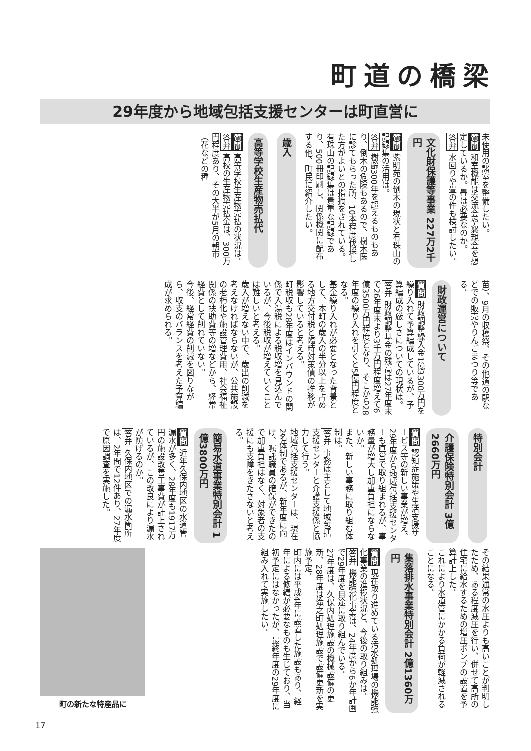町道の橋梁
29年度から地域包括支援センターは町直営に
未使用の諸室を整備したい。
質問 和室機能は交流会や懇親会を想定しているか。畳は必要なのか。
答弁 水回りや畳の件も検討したい。
文化財保護等事業 227万2千円
質問 紫明苑の倒木の現状と有珠山の記録集の活用は。
答弁 樹齢300年を超えるものもあり、倒木の危険もあるので、樹木医に診てもらった所、10本程度伐採した方がよいとの指摘をされている。
有珠山の記録集は貴重な記録であり、500冊印刷し、関係機関に配布する他、町民に紹介したい。
歳入
高等学校生産物売払代
質問 高等学校生産物売払の状況は。
答弁 高校の生産物売払金は、300万円程度あり、その大半が5月の朝市（花などの種
苗）、9月の収穫祭、その他道の駅などでの販売やりんごまつり等である。
財政運営について
質問 財政調整繰入金1億3300万円を繰り入れて予算編成しているが、予算編成の厳しさについての現状は。
答弁 財政調整基金の残高は27年度末で26年度末より3千万円程度増えて6億3500万円程度となり、そこから28年度の繰り入れを引くと5億円程度となる。
基金繰り入れが必要となった背景として、本町の歳入の半分以上を占める地方交付税と臨時対策債の推移が影響していると考える。
町税収も28年度はインバウンドの関係で入湯税による税収増を見込んでいるが、今後税収が増えていくことは難しいと考える。
歳入が増えない中で、歳出の削減を考えなければならないが、公共施設の老朽化や施設管理費用、社会福祉関係の扶助費等の増などから、経常経費として削れていない。
今後、経常経費の削減を図りながら、収支のバランスを考えた予算編成が求められる。
特別会計
介護保険特別会計 3億2660万円
質問 認知症施策や生活支援サービス等の新しい事業が増え、29年度から地域包括支援センターも直営で取り組まれるが、事務量が増大し加重負担にならないか。
また、新しい事務に取り組む体制は。
答弁 事務は主として地域包括支援センターと介護支援係と協力して行う。
地域包括支援センターは、現在2名体制であるが、新年度に向け、嘱託職員の確保ができたので加重負担はなく、対象者の支援にも支障をきたさないと考える。
簡易水道事業特別会計 1億3800万円
質問 近年久保内地区の水道管漏水が多く、28年度も1917万円の施設改善工事費が計上されているが、この改良により漏水が防げるのか。
答弁 久保内地区での漏水箇所は、2年間で12件あり、27年度で原因調査を実施した。
町の新たな特産品に
その結果通常の水圧よりも高いことが判明したため、ある程度減圧を行い、併せて高所の住宅に給水するための増圧ポンプの設置を予算計上した。
これにより水道管にかかる負荷が軽減されることになる。
集落排水事業特別会計 2億1360万円
質問 現在取り進めている汚水処理場の機能強化事業の進捗状況と、今後の取り組みは。
答弁 機能強化事業は、24年度から6か年計画で29年度を目途に取り組んでいる。
27年度は、久保内処理施設の機械設備の更新、28年度は滝之町処理施設で設備更新を実施予定。
町内には平成4年に設置した施設もあり、経年による修繕が必要なものも生じており、当初予定にはなかったが、最終年度の29年度に組み入れて実施したい。
17